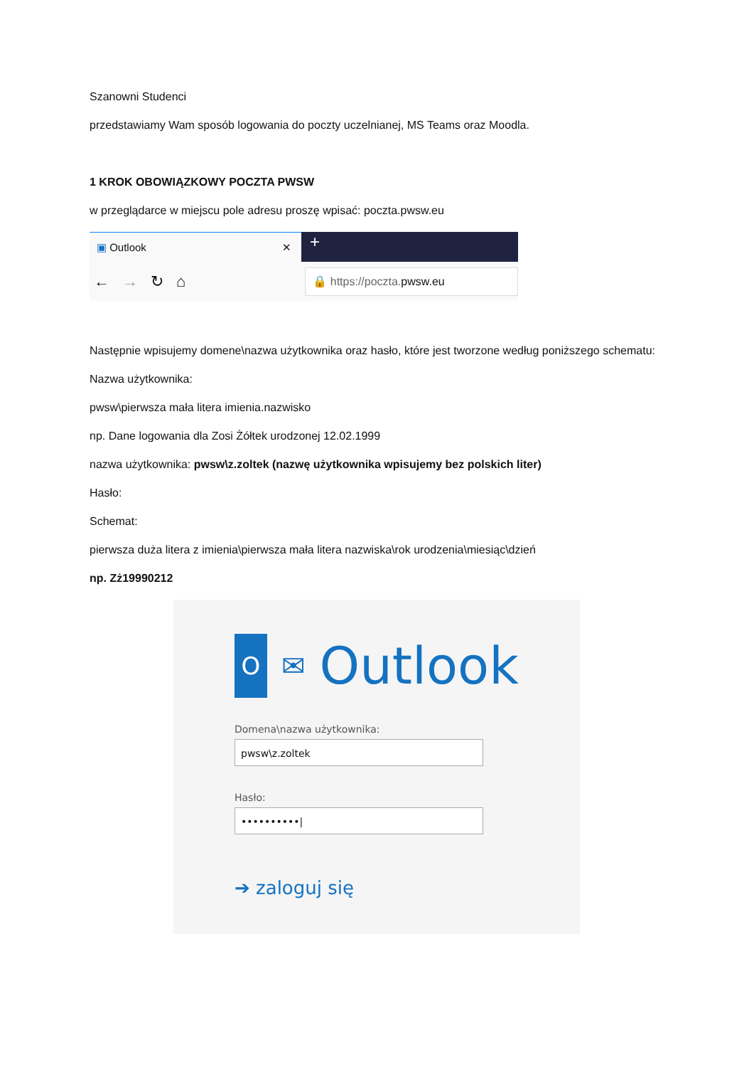Szanowni Studenci
przedstawiamy Wam sposób logowania do poczty uczelnianej, MS Teams oraz Moodla.
1 KROK OBOWIĄZKOWY POCZTA PWSW
w przeglądarce w miejscu pole adresu proszę wpisać: poczta.pwsw.eu
▣ Outlook ✕
+
← → ↻ ⌂
🔒 https://poczta. pwsw.eu
Następnie wpisujemy domene\nazwa użytkownika oraz hasło, które jest tworzone według poniższego schematu:
Nazwa użytkownika:
pwsw\pierwsza mała litera imienia.nazwisko
np. Dane logowania dla Zosi Żółtek urodzonej 12.02.1999
nazwa użytkownika: pwsw\z.zoltek (nazwę użytkownika wpisujemy bez polskich liter)
Hasło:
Schemat:
pierwsza duża litera z imienia\pierwsza mała litera nazwiska\rok urodzenia\miesiąc\dzień
np. Zż19990212
O
✉ Outlook
Domena\nazwa użytkownika:
pwsw\z.zoltek
Hasło:
••••••••••|
➔ zaloguj się